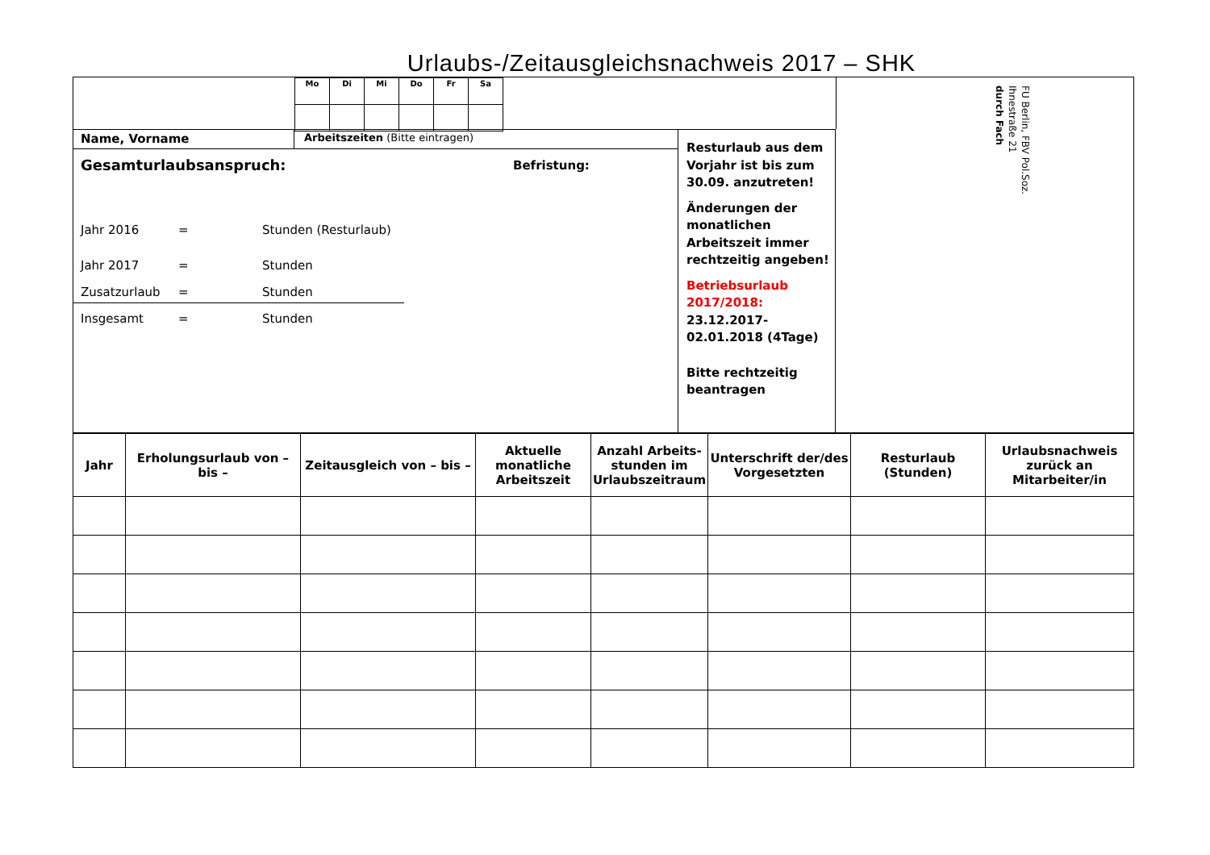Urlaubs-/Zeitausgleichsnachweis 2017 – SHK
| Mo | Di | Mi | Do | Fr | Sa |
Name, Vorname Arbeitszeiten (Bitte eintragen)
Gesamturlaubsanspruch: Befristung:
Jahr 2016 = Stunden (Resturlaub)
Jahr 2017 = Stunden
Zusatzurlaub = Stunden
Insgesamt = Stunden
Resturlaub aus dem Vorjahr ist bis zum 30.09. anzutreten!
Änderungen der monatlichen Arbeitszeit immer rechtzeitig angeben!
Betriebsurlaub 2017/2018:
23.12.2017-02.01.2018 (4Tage)
Bitte rechtzeitig beantragen
FU Berlin, FBV Pol.Soz.
Ihnestraße 21
durch Fach
| Jahr | Erholungsurlaub von – bis – | Zeitausgleich von – bis – | Aktuelle monatliche Arbeitszeit | Anzahl Arbeits-stunden im Urlaubszeitraum | Unterschrift der/des Vorgesetzten | Resturlaub (Stunden) | Urlaubsnachweis zurück an Mitarbeiter/in |
| --- | --- | --- | --- | --- | --- | --- | --- |